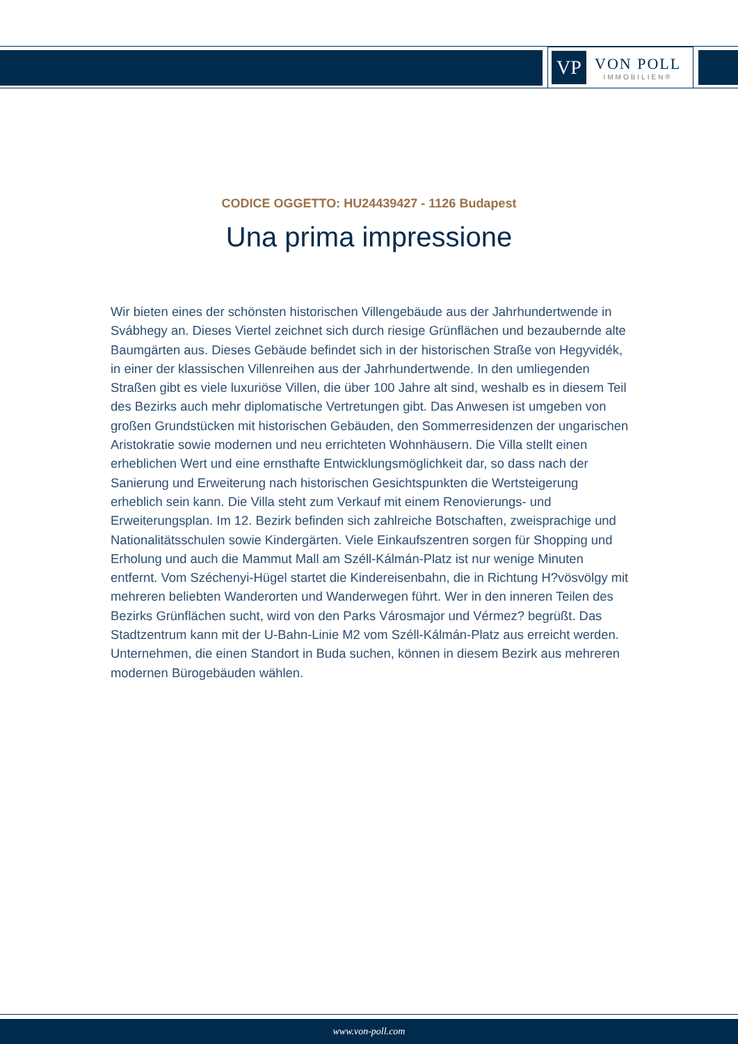VP
VON POLL
IMMOBILIEN®
CODICE OGGETTO: HU24439427 - 1126 Budapest
Una prima impressione
Wir bieten eines der schönsten historischen Villengebäude aus der Jahrhundertwende in Svábhegy an. Dieses Viertel zeichnet sich durch riesige Grünflächen und bezaubernde alte Baumgärten aus. Dieses Gebäude befindet sich in der historischen Straße von Hegyvidék, in einer der klassischen Villenreihen aus der Jahrhundertwende. In den umliegenden Straßen gibt es viele luxuriöse Villen, die über 100 Jahre alt sind, weshalb es in diesem Teil des Bezirks auch mehr diplomatische Vertretungen gibt. Das Anwesen ist umgeben von großen Grundstücken mit historischen Gebäuden, den Sommerresidenzen der ungarischen Aristokratie sowie modernen und neu errichteten Wohnhäusern. Die Villa stellt einen erheblichen Wert und eine ernsthafte Entwicklungsmöglichkeit dar, so dass nach der Sanierung und Erweiterung nach historischen Gesichtspunkten die Wertsteigerung erheblich sein kann. Die Villa steht zum Verkauf mit einem Renovierungs- und Erweiterungsplan. Im 12. Bezirk befinden sich zahlreiche Botschaften, zweisprachige und Nationalitätsschulen sowie Kindergärten. Viele Einkaufszentren sorgen für Shopping und Erholung und auch die Mammut Mall am Széll-Kálmán-Platz ist nur wenige Minuten entfernt. Vom Széchenyi-Hügel startet die Kindereisenbahn, die in Richtung H?vösvölgy mit mehreren beliebten Wanderorten und Wanderwegen führt. Wer in den inneren Teilen des Bezirks Grünflächen sucht, wird von den Parks Városmajor und Vérmez? begrüßt. Das Stadtzentrum kann mit der U-Bahn-Linie M2 vom Széll-Kálmán-Platz aus erreicht werden. Unternehmen, die einen Standort in Buda suchen, können in diesem Bezirk aus mehreren modernen Bürogebäuden wählen.
www.von-poll.com